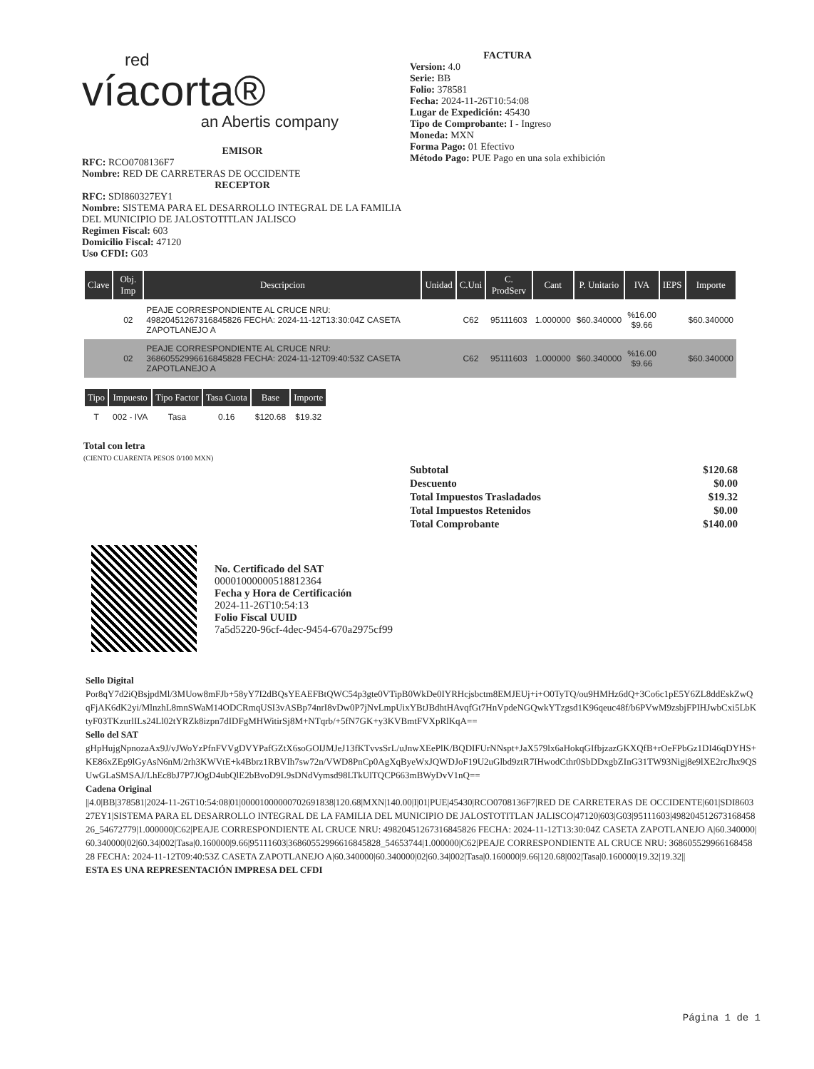red
víacorta®
an Abertis company
EMISOR
RFC: RCO0708136F7
Nombre: RED DE CARRETERAS DE OCCIDENTE
RECEPTOR
RFC: SDI860327EY1
Nombre: SISTEMA PARA EL DESARROLLO INTEGRAL DE LA FAMILIA DEL MUNICIPIO DE JALOSTOTITLAN JALISCO
Regimen Fiscal: 603
Domicilio Fiscal: 47120
Uso CFDI: G03
FACTURA
Version: 4.0
Serie: BB
Folio: 378581
Fecha: 2024-11-26T10:54:08
Lugar de Expedición: 45430
Tipo de Comprobante: I - Ingreso
Moneda: MXN
Forma Pago: 01 Efectivo
Método Pago: PUE Pago en una sola exhibición
| Clave | Obj. Imp | Descripcion | Unidad | C.Uni | C. ProdServ | Cant | P. Unitario | IVA | IEPS | Importe |
| --- | --- | --- | --- | --- | --- | --- | --- | --- | --- | --- |
| | 02 | PEAJE CORRESPONDIENTE AL CRUCE NRU: 49820451267316845826 FECHA: 2024-11-12T13:30:04Z CASETA ZAPOTLANEJO A | | C62 | 95111603 | 1.000000 | $60.340000 | %16.00 $9.66 | | $60.340000 |
| | 02 | PEAJE CORRESPONDIENTE AL CRUCE NRU: 36860552996616845828 FECHA: 2024-11-12T09:40:53Z CASETA ZAPOTLANEJO A | | C62 | 95111603 | 1.000000 | $60.340000 | %16.00 $9.66 | | $60.340000 |
| Tipo | Impuesto | Tipo Factor | Tasa Cuota | Base | Importe |
| --- | --- | --- | --- | --- | --- |
| T | 002 - IVA | Tasa | 0.16 | $120.68 | $19.32 |
Total con letra
(CIENTO CUARENTA PESOS 0/100 MXN)
| Subtotal | $120.68 |
| Descuento | $0.00 |
| Total Impuestos Trasladados | $19.32 |
| Total Impuestos Retenidos | $0.00 |
| Total Comprobante | $140.00 |
No. Certificado del SAT
00001000000518812364
Fecha y Hora de Certificación
2024-11-26T10:54:13
Folio Fiscal UUID
7a5d5220-96cf-4dec-9454-670a2975cf99
Sello Digital
Por8qY7d2iQBsjpdMl/3MUow8mFJb+58yY7I2dBQsYEAEFBtQWC54p3gte0VTipB0WkDe0IYRHcjsbctm8EMJEUj+i+O0TyTQ/ou9HMHz6dQ+3Co6c1pE5Y6ZL8ddEskZwQqFjAK6dK2yi/MlnzhL8mnSWaM14ODCRmqUSI3vASBp74nrI8vDw0P7jNvLmpUixYBtJBdhtHAvqfGt7HnVpdeNGQwkYTzgsd1K96qeuc48f/b6PVwM9zsbjFPIHJwbCxi5LbKtyF03TKzurlILs24Ll02tYRZk8izpn7dIDFgMHWitirSj8M+NTqrb/+5fN7GK+y3KVBmtFVXpRlKqA==
Sello del SAT
gHpHujgNpnozaAx9J/vJWoYzPfnFVVgDVYPafGZtX6soGOIJMJeJ13fKTvvsSrL/uJnwXEePlK/BQDIFUrNNspt+JaX579lx6aHokqGIfbjzazGKXQfB+rOeFPbGz1DI46qDYHS+KE86xZEp9lGyAsN6nM/2rh3KWVtE+k4Bbrz1RBVIh7sw72n/VWD8PnCp0AgXqByeWxJQWDJoF19U2uGlbd9ztR7IHwodCthr0SbDDxgbZInG31TW93Nigj8e9lXE2rcJhx9QSUwGLaSMSAJ/LhEc8bJ7P7JOgD4ubQlE2bBvoD9L9sDNdVymsd98LTkUlTQCP663mBWyDvV1nQ==
Cadena Original
||4.0|BB|378581|2024-11-26T10:54:08|01|00001000000702691838|120.68|MXN|140.00|I|01|PUE|45430|RCO0708136F7|RED DE CARRETERAS DE OCCIDENTE|601|SDI860327EY1|SISTEMA PARA EL DESARROLLO INTEGRAL DE LA FAMILIA DEL MUNICIPIO DE JALOSTOTITLAN JALISCO|47120|603|G03|95111603|49820451267316845826_54672779|1.000000|C62|PEAJE CORRESPONDIENTE AL CRUCE NRU: 49820451267316845826 FECHA: 2024-11-12T13:30:04Z CASETA ZAPOTLANEJO A|60.340000|60.340000|02|60.34|002|Tasa|0.160000|9.66|95111603|36860552996616845828_54653744|1.000000|C62|PEAJE CORRESPONDIENTE AL CRUCE NRU: 36860552996616845828 FECHA: 2024-11-12T09:40:53Z CASETA ZAPOTLANEJO A|60.340000|60.340000|02|60.34|002|Tasa|0.160000|9.66|120.68|002|Tasa|0.160000|19.32|19.32||
ESTA ES UNA REPRESENTACIÓN IMPRESA DEL CFDI
Página 1 de 1